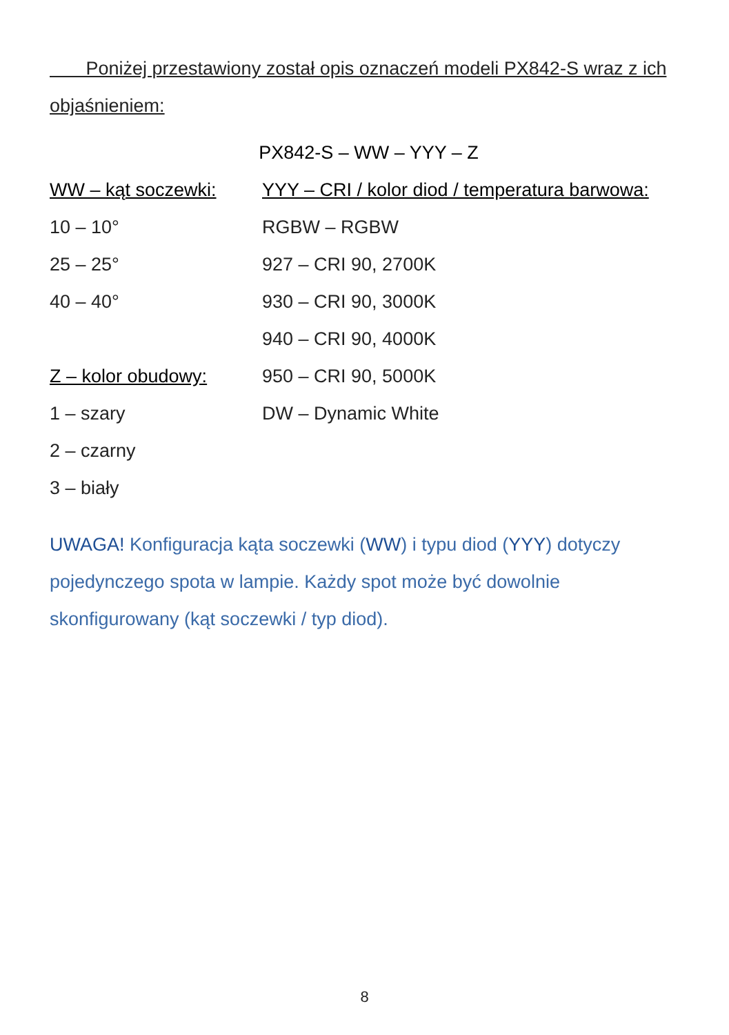Poniżej przestawiony został opis oznaczeń modeli PX842-S wraz z ich objaśnieniem:
PX842-S – WW – YYY – Z
| WW – kąt soczewki: | YYY – CRI / kolor diod / temperatura barwowa: |
| 10 – 10° | RGBW – RGBW |
| 25 – 25° | 927 – CRI 90, 2700K |
| 40 – 40° | 930 – CRI 90, 3000K |
| | 940 – CRI 90, 4000K |
| Z – kolor obudowy: | 950 – CRI 90, 5000K |
| 1 – szary | DW – Dynamic White |
| 2 – czarny | |
| 3 – biały | |
UWAGA! Konfiguracja kąta soczewki (WW) i typu diod (YYY) dotyczy pojedynczego spota w lampie. Każdy spot może być dowolnie skonfigurowany (kąt soczewki / typ diod).
8